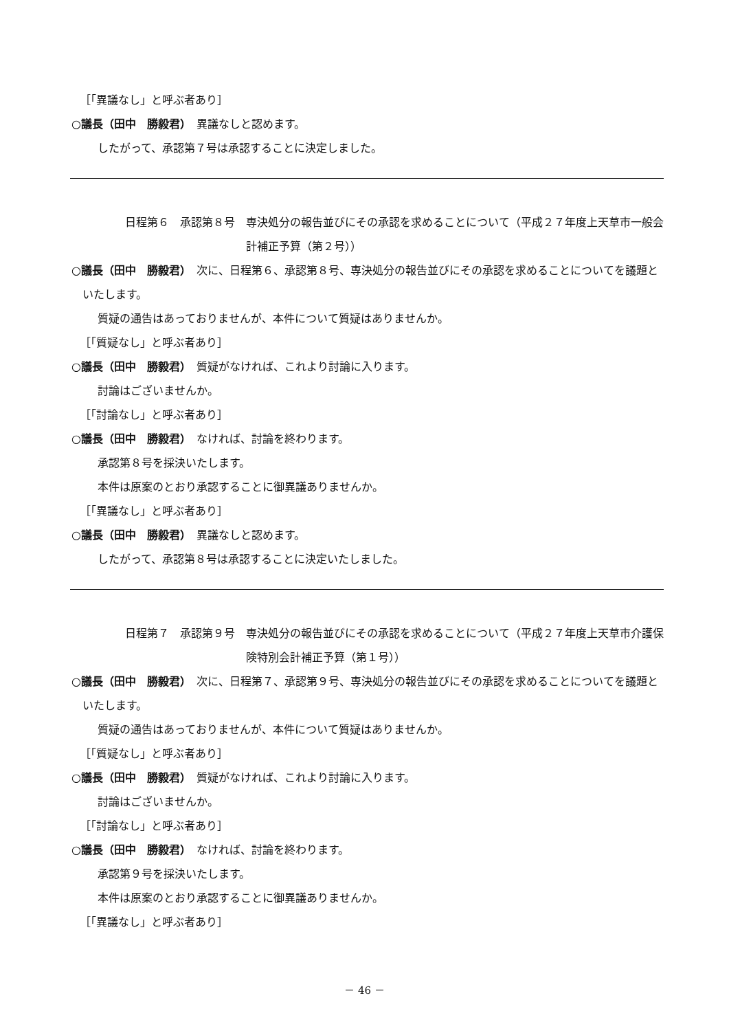［「異議なし」と呼ぶ者あり］
○議長（田中　勝毅君）　異議なしと認めます。
したがって、承認第７号は承認することに決定しました。
日程第６　承認第８号　専決処分の報告並びにその承認を求めることについて（平成２７年度上天草市一般会計補正予算（第２号））
○議長（田中　勝毅君）　次に、日程第６、承認第８号、専決処分の報告並びにその承認を求めることについてを議題といたします。
質疑の通告はあっておりませんが、本件について質疑はありませんか。
［「質疑なし」と呼ぶ者あり］
○議長（田中　勝毅君）　質疑がなければ、これより討論に入ります。
討論はございませんか。
［「討論なし」と呼ぶ者あり］
○議長（田中　勝毅君）　なければ、討論を終わります。
承認第８号を採決いたします。
本件は原案のとおり承認することに御異議ありませんか。
［「異議なし」と呼ぶ者あり］
○議長（田中　勝毅君）　異議なしと認めます。
したがって、承認第８号は承認することに決定いたしました。
日程第７　承認第９号　専決処分の報告並びにその承認を求めることについて（平成２７年度上天草市介護保険特別会計補正予算（第１号））
○議長（田中　勝毅君）　次に、日程第７、承認第９号、専決処分の報告並びにその承認を求めることについてを議題といたします。
質疑の通告はあっておりませんが、本件について質疑はありませんか。
［「質疑なし」と呼ぶ者あり］
○議長（田中　勝毅君）　質疑がなければ、これより討論に入ります。
討論はございませんか。
［「討論なし」と呼ぶ者あり］
○議長（田中　勝毅君）　なければ、討論を終わります。
承認第９号を採決いたします。
本件は原案のとおり承認することに御異議ありませんか。
［「異議なし」と呼ぶ者あり］
－ 46 －